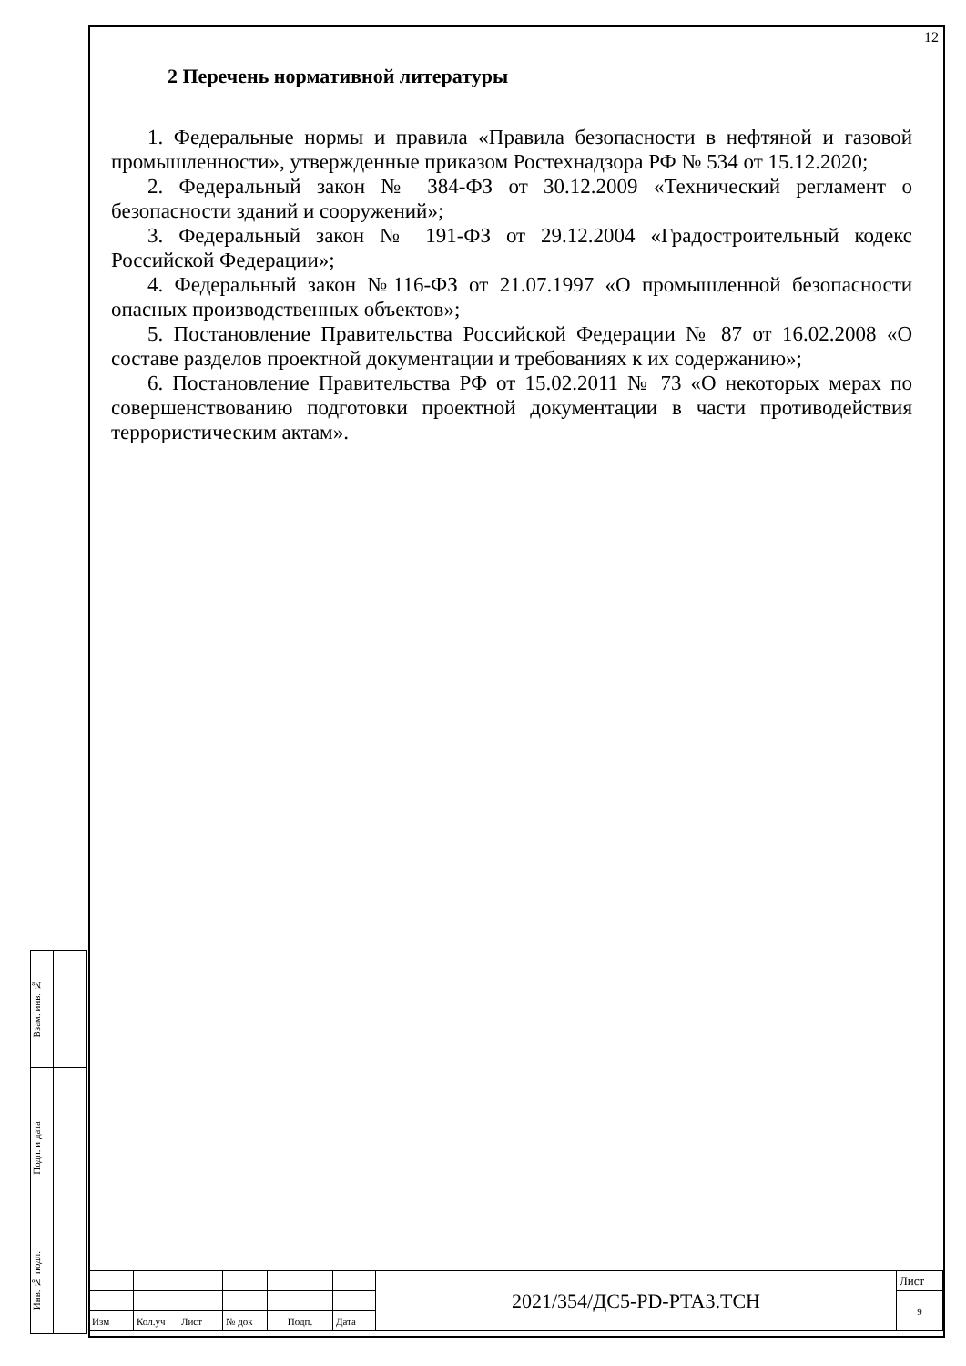12
2 Перечень нормативной литературы
1. Федеральные нормы и правила «Правила безопасности в нефтяной и газовой промышленности», утвержденные приказом Ростехнадзора РФ № 534 от 15.12.2020;
2. Федеральный закон № 384-ФЗ от 30.12.2009 «Технический регламент о безопасности зданий и сооружений»;
3. Федеральный закон № 191-ФЗ от 29.12.2004 «Градостроительный кодекс Российской Федерации»;
4. Федеральный закон №116-ФЗ от 21.07.1997 «О промышленной безопасности опасных производственных объектов»;
5. Постановление Правительства Российской Федерации № 87 от 16.02.2008 «О составе разделов проектной документации и требованиях к их содержанию»;
6. Постановление Правительства РФ от 15.02.2011 № 73 «О некоторых мерах по совершенствованию подготовки проектной документации в части противодействия террористическим актам».
| Взам. инв. № | |
| Подп. и дата | |
| Инв. № подл. | |
| | | | | | | 2021/354/ДС5-PD-PTA3.TCH | Лист |
| | | | | | | | 9 |
| Изм | Кол.уч | Лист | № док | Подп. | Дата | | |